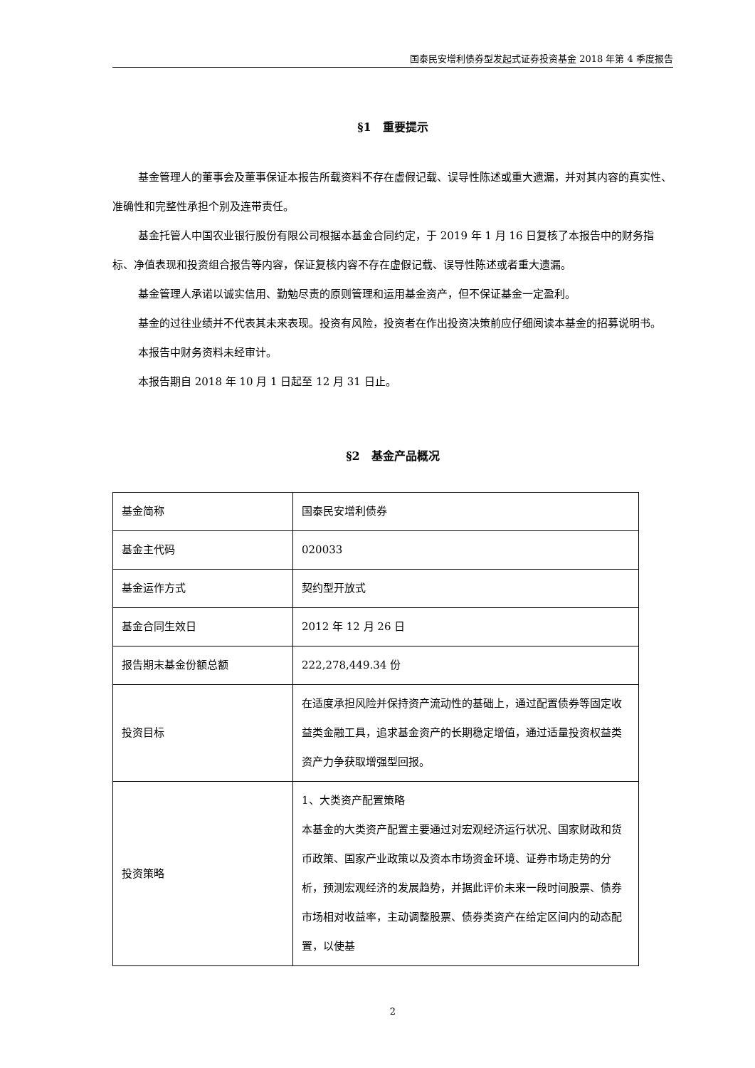国泰民安增利债券型发起式证券投资基金 2018 年第 4 季度报告
§1　重要提示
基金管理人的董事会及董事保证本报告所载资料不存在虚假记载、误导性陈述或重大遗漏，并对其内容的真实性、准确性和完整性承担个别及连带责任。
基金托管人中国农业银行股份有限公司根据本基金合同约定，于 2019 年 1 月 16 日复核了本报告中的财务指标、净值表现和投资组合报告等内容，保证复核内容不存在虚假记载、误导性陈述或者重大遗漏。
基金管理人承诺以诚实信用、勤勉尽责的原则管理和运用基金资产，但不保证基金一定盈利。
基金的过往业绩并不代表其未来表现。投资有风险，投资者在作出投资决策前应仔细阅读本基金的招募说明书。
本报告中财务资料未经审计。
本报告期自 2018 年 10 月 1 日起至 12 月 31 日止。
§2　基金产品概况
| 基金简称 | 国泰民安增利债券 |
| 基金主代码 | 020033 |
| 基金运作方式 | 契约型开放式 |
| 基金合同生效日 | 2012 年 12 月 26 日 |
| 报告期末基金份额总额 | 222,278,449.34 份 |
| 投资目标 | 在适度承担风险并保持资产流动性的基础上，通过配置债券等固定收益类金融工具，追求基金资产的长期稳定增值，通过适量投资权益类资产力争获取增强型回报。 |
| 投资策略 | 1、大类资产配置策略 本基金的大类资产配置主要通过对宏观经济运行状况、国家财政和货币政策、国家产业政策以及资本市场资金环境、证券市场走势的分析，预测宏观经济的发展趋势，并据此评价未来一段时间股票、债券市场相对收益率，主动调整股票、债券类资产在给定区间内的动态配置，以使基 |
2